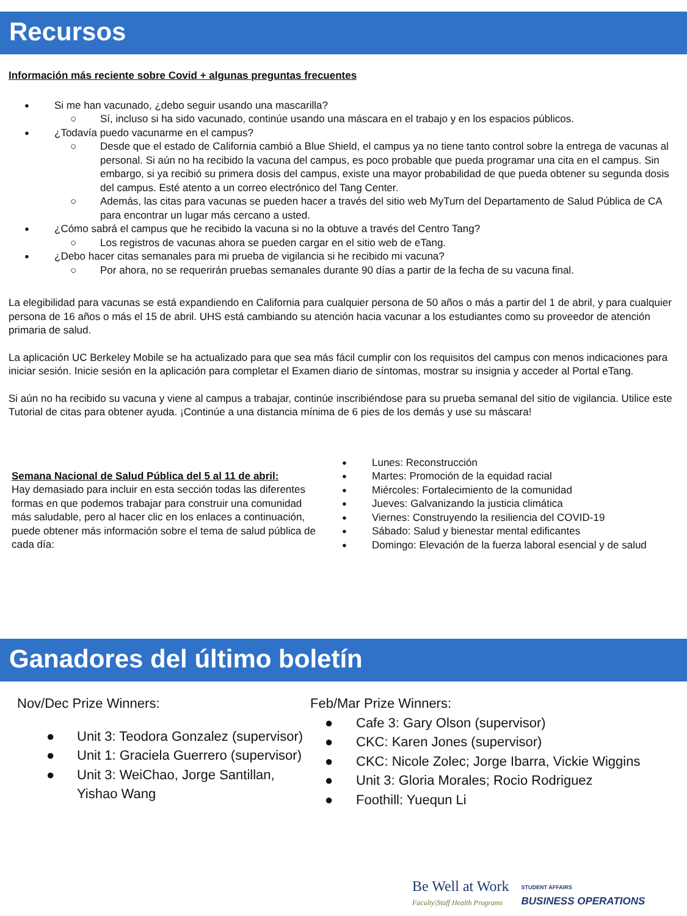Recursos
Información más reciente sobre Covid + algunas preguntas frecuentes
Si me han vacunado, ¿debo seguir usando una mascarilla?
Sí, incluso si ha sido vacunado, continúe usando una máscara en el trabajo y en los espacios públicos.
¿Todavía puedo vacunarme en el campus?
Desde que el estado de California cambió a Blue Shield, el campus ya no tiene tanto control sobre la entrega de vacunas al personal. Si aún no ha recibido la vacuna del campus, es poco probable que pueda programar una cita en el campus. Sin embargo, si ya recibió su primera dosis del campus, existe una mayor probabilidad de que pueda obtener su segunda dosis del campus. Esté atento a un correo electrónico del Tang Center.
Además, las citas para vacunas se pueden hacer a través del sitio web MyTurn del Departamento de Salud Pública de CA para encontrar un lugar más cercano a usted.
¿Cómo sabrá el campus que he recibido la vacuna si no la obtuve a través del Centro Tang?
Los registros de vacunas ahora se pueden cargar en el sitio web de eTang.
¿Debo hacer citas semanales para mi prueba de vigilancia si he recibido mi vacuna?
Por ahora, no se requerirán pruebas semanales durante 90 días a partir de la fecha de su vacuna final.
La elegibilidad para vacunas se está expandiendo en California para cualquier persona de 50 años o más a partir del 1 de abril, y para cualquier persona de 16 años o más el 15 de abril. UHS está cambiando su atención hacia vacunar a los estudiantes como su proveedor de atención primaria de salud.
La aplicación UC Berkeley Mobile se ha actualizado para que sea más fácil cumplir con los requisitos del campus con menos indicaciones para iniciar sesión. Inicie sesión en la aplicación para completar el Examen diario de síntomas, mostrar su insignia y acceder al Portal eTang.
Si aún no ha recibido su vacuna y viene al campus a trabajar, continúe inscribiéndose para su prueba semanal del sitio de vigilancia. Utilice este Tutorial de citas para obtener ayuda. ¡Continúe a una distancia mínima de 6 pies de los demás y use su máscara!
Semana Nacional de Salud Pública del 5 al 11 de abril:
Hay demasiado para incluir en esta sección todas las diferentes formas en que podemos trabajar para construir una comunidad más saludable, pero al hacer clic en los enlaces a continuación, puede obtener más información sobre el tema de salud pública de cada día:
Lunes: Reconstrucción
Lunes: Reconstrucción
Martes: Promoción de la equidad racial
Miércoles: Fortalecimiento de la comunidad
Jueves: Galvanizando la justicia climática
Viernes: Construyendo la resiliencia del COVID-19
Sábado: Salud y bienestar mental edificantes
Domingo: Elevación de la fuerza laboral esencial y de salud
Ganadores del último boletín
Nov/Dec Prize Winners:
● Unit 3: Teodora Gonzalez (supervisor)
● Unit 1: Graciela Guerrero (supervisor)
● Unit 3: WeiChao, Jorge Santillan, Yishao Wang
Feb/Mar Prize Winners:
● Cafe 3: Gary Olson (supervisor)
● CKC: Karen Jones (supervisor)
● CKC: Nicole Zolec; Jorge Ibarra, Vickie Wiggins
● Unit 3: Gloria Morales; Rocio Rodriguez
● Foothill: Yuequn Li
Be Well at Work
Faculty|Staff Health Programs
STUDENT AFFAIRS
BUSINESS OPERATIONS